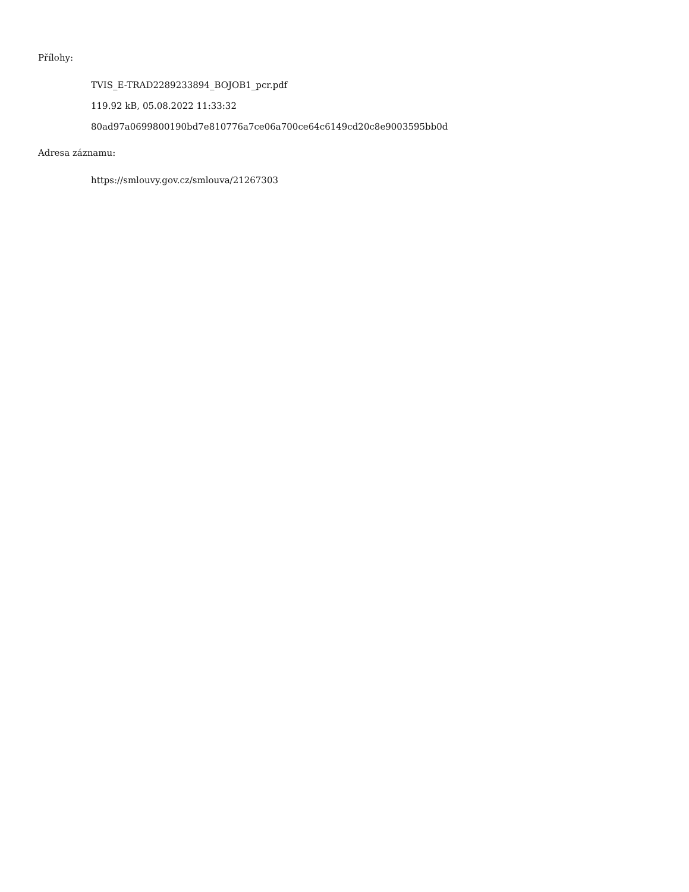Přílohy:
TVIS_E-TRAD2289233894_BOJOB1_pcr.pdf
119.92 kB, 05.08.2022 11:33:32
80ad97a0699800190bd7e810776a7ce06a700ce64c6149cd20c8e9003595bb0d
Adresa záznamu:
https://smlouvy.gov.cz/smlouva/21267303